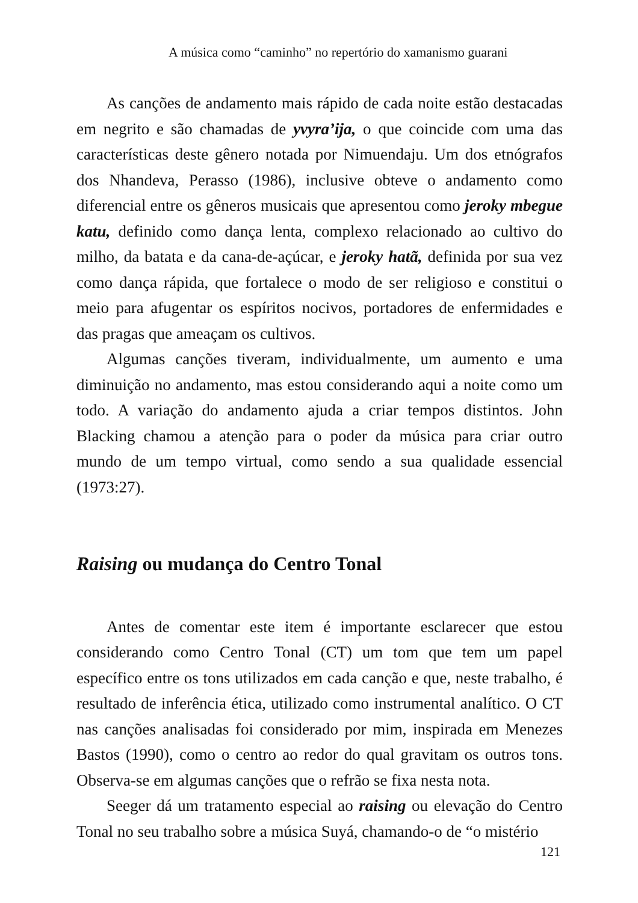A música como “caminho” no repertório do xamanismo guarani
As canções de andamento mais rápido de cada noite estão destacadas em negrito e são chamadas de yvyra’ija, o que coincide com uma das características deste gênero notada por Nimuendaju. Um dos etnógrafos dos Nhandeva, Perasso (1986), inclusive obteve o andamento como diferencial entre os gêneros musicais que apresentou como jeroky mbegue katu, definido como dança lenta, complexo relacionado ao cultivo do milho, da batata e da cana-de-açúcar, e jeroky hatã, definida por sua vez como dança rápida, que fortalece o modo de ser religioso e constitui o meio para afugentar os espíritos nocivos, portadores de enfermidades e das pragas que ameaçam os cultivos.
Algumas canções tiveram, individualmente, um aumento e uma diminuição no andamento, mas estou considerando aqui a noite como um todo. A variação do andamento ajuda a criar tempos distintos. John Blacking chamou a atenção para o poder da música para criar outro mundo de um tempo virtual, como sendo a sua qualidade essencial (1973:27).
Raising ou mudança do Centro Tonal
Antes de comentar este item é importante esclarecer que estou considerando como Centro Tonal (CT) um tom que tem um papel específico entre os tons utilizados em cada canção e que, neste trabalho, é resultado de inferência ética, utilizado como instrumental analítico. O CT nas canções analisadas foi considerado por mim, inspirada em Menezes Bastos (1990), como o centro ao redor do qual gravitam os outros tons. Observa-se em algumas canções que o refrão se fixa nesta nota.
Seeger dá um tratamento especial ao raising ou elevação do Centro Tonal no seu trabalho sobre a música Suyá, chamando-o de “o mistério
121